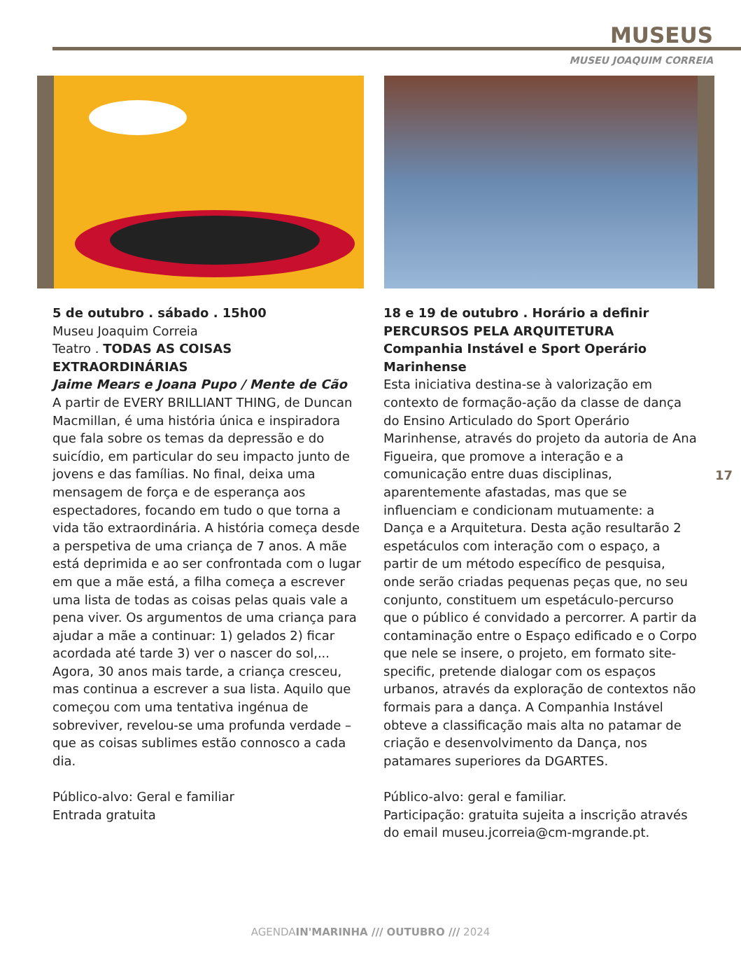MUSEUS
MUSEU JOAQUIM CORREIA
5 de outubro . sábado . 15h00
Museu Joaquim Correia
Teatro . TODAS AS COISAS EXTRAORDINÁRIAS
Jaime Mears e Joana Pupo / Mente de Cão
A partir de EVERY BRILLIANT THING, de Duncan Macmillan, é uma história única e inspiradora que fala sobre os temas da depressão e do suicídio, em particular do seu impacto junto de jovens e das famílias. No final, deixa uma mensagem de força e de esperança aos espectadores, focando em tudo o que torna a vida tão extraordinária. A história começa desde a perspetiva de uma criança de 7 anos. A mãe está deprimida e ao ser confrontada com o lugar em que a mãe está, a filha começa a escrever uma lista de todas as coisas pelas quais vale a pena viver. Os argumentos de uma criança para ajudar a mãe a continuar: 1) gelados 2) ficar acordada até tarde 3) ver o nascer do sol,... Agora, 30 anos mais tarde, a criança cresceu, mas continua a escrever a sua lista. Aquilo que começou com uma tentativa ingénua de sobreviver, revelou-se uma profunda verdade – que as coisas sublimes estão connosco a cada dia.
Público-alvo: Geral e familiar
Entrada gratuita
18 e 19 de outubro . Horário a definir
PERCURSOS PELA ARQUITETURA
Companhia Instável e Sport Operário Marinhense
Esta iniciativa destina-se à valorização em contexto de formação-ação da classe de dança do Ensino Articulado do Sport Operário Marinhense, através do projeto da autoria de Ana Figueira, que promove a interação e a comunicação entre duas disciplinas, aparentemente afastadas, mas que se influenciam e condicionam mutuamente: a Dança e a Arquitetura. Desta ação resultarão 2 espetáculos com interação com o espaço, a partir de um método específico de pesquisa, onde serão criadas pequenas peças que, no seu conjunto, constituem um espetáculo-percurso que o público é convidado a percorrer. A partir da contaminação entre o Espaço edificado e o Corpo que nele se insere, o projeto, em formato site-specific, pretende dialogar com os espaços urbanos, através da exploração de contextos não formais para a dança. A Companhia Instável obteve a classificação mais alta no patamar de criação e desenvolvimento da Dança, nos patamares superiores da DGARTES.
Público-alvo: geral e familiar.
Participação: gratuita sujeita a inscrição através do email museu.jcorreia@cm-mgrande.pt.
17
AGENDAIN'MARINHA /// OUTUBRO /// 2024